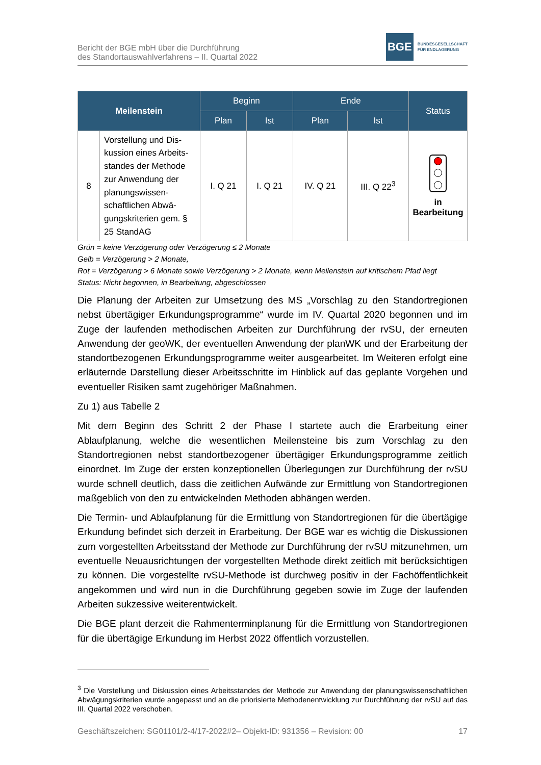Bericht der BGE mbH über die Durchführung
des Standortauswahlverfahrens – II. Quartal 2022
BGE
BUNDESGESELLSCHAFT
FÜR ENDLAGERUNG
| Meilenstein | | Beginn | | Ende | | Status |
| --- | --- | --- | --- | --- | --- | --- |
| | | Plan | Ist | Plan | Ist | |
| 8 | Vorstellung und Dis­kussion eines Arbeits­standes der Methode zur Anwendung der planungswissen­schaftlichen Abwä­gungskriterien gem. § 25 StandAG | I. Q 21 | I. Q 21 | IV. Q 21 | III. Q 22<sup>3</sup> | in Bearbeitung |
Grün = keine Verzögerung oder Verzögerung ≤ 2 Monate
Gelb = Verzögerung > 2 Monate,
Rot = Verzögerung > 6 Monate sowie Verzögerung > 2 Monate, wenn Meilenstein auf kritischem Pfad liegt
Status: Nicht begonnen, in Bearbeitung, abgeschlossen
Die Planung der Arbeiten zur Umsetzung des MS „Vorschlag zu den Standortregionen nebst übertägiger Erkundungsprogramme“ wurde im IV. Quartal 2020 begonnen und im Zuge der laufenden methodischen Arbeiten zur Durchführung der rvSU, der erneuten Anwendung der geoWK, der eventuellen Anwendung der planWK und der Erarbeitung der standortbezogenen Erkundungsprogramme weiter ausgearbeitet. Im Weiteren erfolgt eine erläuternde Darstellung dieser Arbeitsschritte im Hinblick auf das geplante Vorgehen und eventueller Risiken samt zugehöriger Maßnahmen.
Zu 1) aus Tabelle 2
Mit dem Beginn des Schritt 2 der Phase I startete auch die Erarbeitung einer Ablaufplanung, welche die wesentlichen Meilensteine bis zum Vorschlag zu den Standortregionen nebst standortbezogener übertägiger Erkundungsprogramme zeitlich einordnet. Im Zuge der ersten konzeptionellen Überlegungen zur Durchführung der rvSU wurde schnell deutlich, dass die zeitlichen Aufwände zur Ermittlung von Standortregionen maßgeblich von den zu entwickelnden Methoden abhängen werden.
Die Termin- und Ablaufplanung für die Ermittlung von Standortregionen für die übertägige Erkundung befindet sich derzeit in Erarbeitung. Der BGE war es wichtig die Diskussionen zum vorgestellten Arbeitsstand der Methode zur Durchführung der rvSU mitzunehmen, um eventuelle Neuausrichtungen der vorgestellten Methode direkt zeitlich mit berücksichtigen zu können. Die vorgestellte rvSU-Methode ist durchweg positiv in der Fachöffentlichkeit angekommen und wird nun in die Durchführung gegeben sowie im Zuge der laufenden Arbeiten sukzessive weiterentwickelt.
Die BGE plant derzeit die Rahmenterminplanung für die Ermittlung von Standortregionen für die übertägige Erkundung im Herbst 2022 öffentlich vorzustellen.
<sup>3</sup> Die Vorstellung und Diskussion eines Arbeitsstandes der Methode zur Anwendung der planungswissenschaftlichen Abwägungskriterien wurde angepasst und an die priorisierte Methodenentwicklung zur Durchführung der rvSU auf das III. Quartal 2022 verschoben.
Geschäftszeichen: SG01101/2-4/17-2022#2– Objekt-ID: 931356 – Revision: 00 17